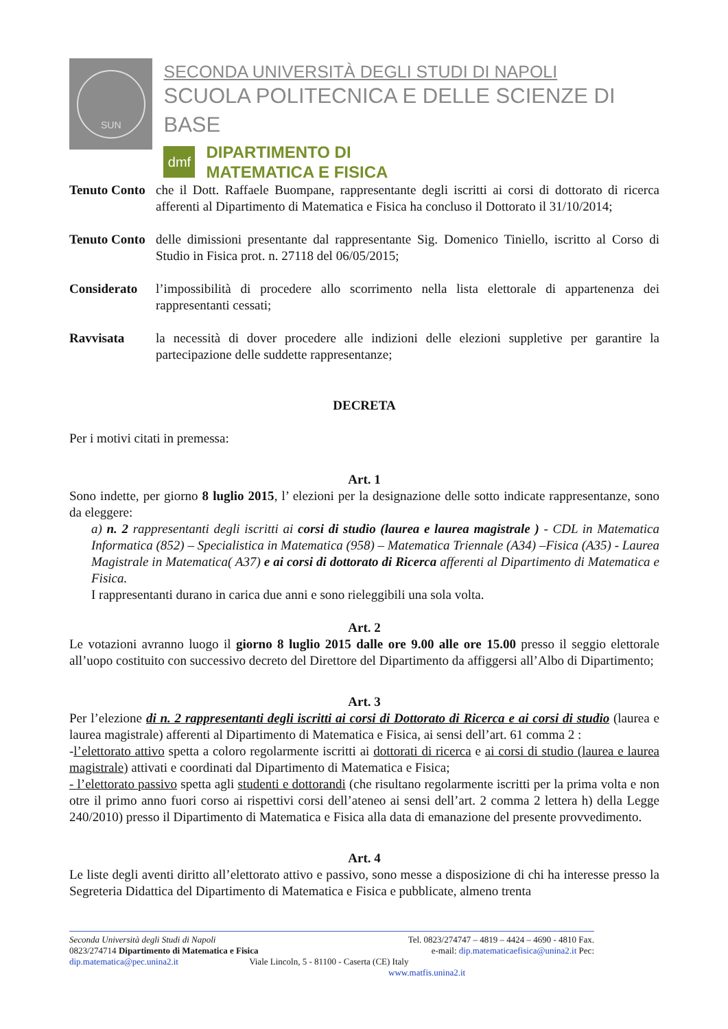SUN
SECONDA UNIVERSITÀ DEGLI STUDI DI NAPOLI
SCUOLA POLITECNICA E DELLE SCIENZE DI BASE
dmf
DIPARTIMENTO DI
MATEMATICA E FISICA
Tenuto Conto
che il Dott. Raffaele Buompane, rappresentante degli iscritti ai corsi di dottorato di ricerca afferenti al Dipartimento di Matematica e Fisica ha concluso il Dottorato il 31/10/2014;
Tenuto Conto
delle dimissioni presentante dal rappresentante Sig. Domenico Tiniello, iscritto al Corso di Studio in Fisica prot. n. 27118 del 06/05/2015;
Considerato l’impossibilità di procedere allo scorrimento nella lista elettorale di appartenenza dei rappresentanti cessati;
Ravvisata la necessità di dover procedere alle indizioni delle elezioni suppletive per garantire la partecipazione delle suddette rappresentanze;
DECRETA
Per i motivi citati in premessa:
Art. 1
Sono indette, per giorno 8 luglio 2015, l’ elezioni per la designazione delle sotto indicate rappresentanze, sono da eleggere:
a) n. 2 rappresentanti degli iscritti ai corsi di studio (laurea e laurea magistrale ) - CDL in Matematica Informatica (852) – Specialistica in Matematica (958) – Matematica Triennale (A34) –Fisica (A35) - Laurea Magistrale in Matematica( A37) e ai corsi di dottorato di Ricerca afferenti al Dipartimento di Matematica e Fisica.
I rappresentanti durano in carica due anni e sono rieleggibili una sola volta.
Art. 2
Le votazioni avranno luogo il giorno 8 luglio 2015 dalle ore 9.00 alle ore 15.00 presso il seggio elettorale all’uopo costituito con successivo decreto del Direttore del Dipartimento da affiggersi all’Albo di Dipartimento;
Art. 3
Per l’elezione di n. 2 rappresentanti degli iscritti ai corsi di Dottorato di Ricerca e ai corsi di studio (laurea e laurea magistrale) afferenti al Dipartimento di Matematica e Fisica, ai sensi dell’art. 61 comma 2 :
-l’elettorato attivo spetta a coloro regolarmente iscritti ai dottorati di ricerca e ai corsi di studio (laurea e laurea magistrale) attivati e coordinati dal Dipartimento di Matematica e Fisica;
- l’elettorato passivo spetta agli studenti e dottorandi (che risultano regolarmente iscritti per la prima volta e non otre il primo anno fuori corso ai rispettivi corsi dell’ateneo ai sensi dell’art. 2 comma 2 lettera h) della Legge 240/2010) presso il Dipartimento di Matematica e Fisica alla data di emanazione del presente provvedimento.
Art. 4
Le liste degli aventi diritto all’elettorato attivo e passivo, sono messe a disposizione di chi ha interesse presso la Segreteria Didattica del Dipartimento di Matematica e Fisica e pubblicate, almeno trenta
Seconda Università degli Studi di Napoli Tel. 0823/274747 – 4819 – 4424 – 4690 - 4810 Fax.
0823/274714 Dipartimento di Matematica e Fisica e-mail: dip.matematicaefisica@unina2.it Pec:
dip.matematica@pec.unina2.it Viale Lincoln, 5 - 81100 - Caserta (CE) Italy
www.matfis.unina2.it